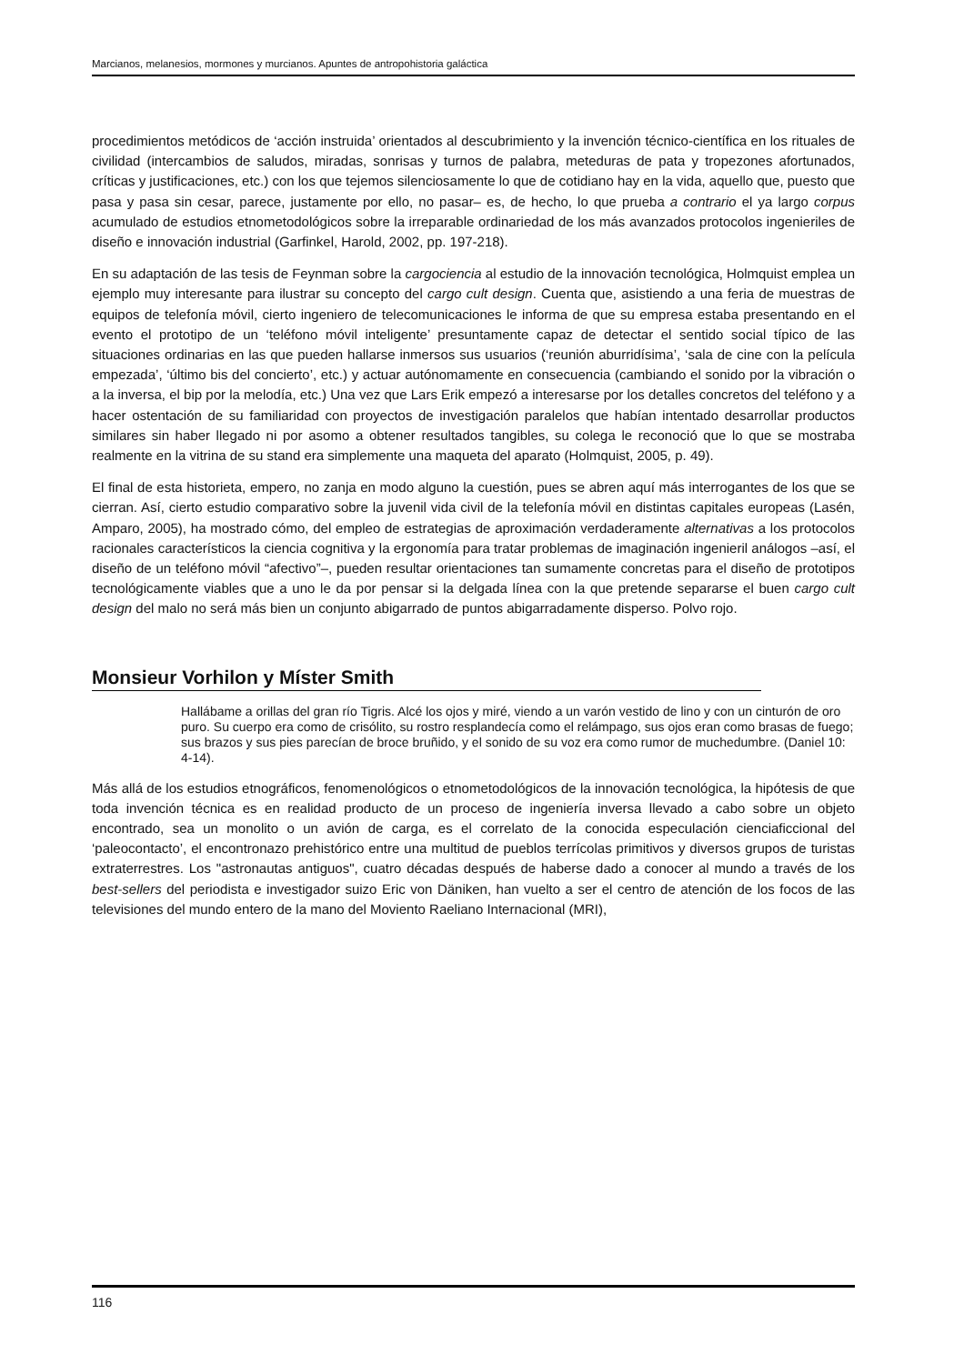Marcianos, melanesios, mormones y murcianos. Apuntes de antropohistoria galáctica
procedimientos metódicos de ‘acción instruida’ orientados al descubrimiento y la invención técnico-científica en los rituales de civilidad (intercambios de saludos, miradas, sonrisas y turnos de palabra, meteduras de pata y tropezones afortunados, críticas y justificaciones, etc.) con los que tejemos silenciosamente lo que de cotidiano hay en la vida, aquello que, puesto que pasa y pasa sin cesar, parece, justamente por ello, no pasar– es, de hecho, lo que prueba a contrario el ya largo corpus acumulado de estudios etnometodológicos sobre la irreparable ordinariedad de los más avanzados protocolos ingenieriles de diseño e innovación industrial (Garfinkel, Harold, 2002, pp. 197-218).
En su adaptación de las tesis de Feynman sobre la cargociencia al estudio de la innovación tecnológica, Holmquist emplea un ejemplo muy interesante para ilustrar su concepto del cargo cult design. Cuenta que, asistiendo a una feria de muestras de equipos de telefonía móvil, cierto ingeniero de telecomunicaciones le informa de que su empresa estaba presentando en el evento el prototipo de un ‘teléfono móvil inteligente’ presuntamente capaz de detectar el sentido social típico de las situaciones ordinarias en las que pueden hallarse inmersos sus usuarios (‘reunión aburridísima’, ‘sala de cine con la película empezada’, ‘último bis del concierto’, etc.) y actuar autónomamente en consecuencia (cambiando el sonido por la vibración o a la inversa, el bip por la melodía, etc.) Una vez que Lars Erik empezó a interesarse por los detalles concretos del teléfono y a hacer ostentación de su familiaridad con proyectos de investigación paralelos que habían intentado desarrollar productos similares sin haber llegado ni por asomo a obtener resultados tangibles, su colega le reconoció que lo que se mostraba realmente en la vitrina de su stand era simplemente una maqueta del aparato (Holmquist, 2005, p. 49).
El final de esta historieta, empero, no zanja en modo alguno la cuestión, pues se abren aquí más interrogantes de los que se cierran. Así, cierto estudio comparativo sobre la juvenil vida civil de la telefonía móvil en distintas capitales europeas (Lasén, Amparo, 2005), ha mostrado cómo, del empleo de estrategias de aproximación verdaderamente alternativas a los protocolos racionales característicos la ciencia cognitiva y la ergonomía para tratar problemas de imaginación ingenieril análogos –así, el diseño de un teléfono móvil “afectivo”–, pueden resultar orientaciones tan sumamente concretas para el diseño de prototipos tecnológicamente viables que a uno le da por pensar si la delgada línea con la que pretende separarse el buen cargo cult design del malo no será más bien un conjunto abigarrado de puntos abigarradamente disperso. Polvo rojo.
Monsieur Vorhilon y Míster Smith
Hallábame a orillas del gran río Tigris. Alcé los ojos y miré, viendo a un varón vestido de lino y con un cinturón de oro puro. Su cuerpo era como de crisólito, su rostro resplandecía como el relámpago, sus ojos eran como brasas de fuego; sus brazos y sus pies parecían de broce bruñido, y el sonido de su voz era como rumor de muchedumbre. (Daniel 10: 4-14).
Más allá de los estudios etnográficos, fenomenológicos o etnometodológicos de la innovación tecnológica, la hipótesis de que toda invención técnica es en realidad producto de un proceso de ingeniería inversa llevado a cabo sobre un objeto encontrado, sea un monolito o un avión de carga, es el correlato de la conocida especulación cienciaficcional del ‘paleocontacto’, el encontronazo prehistórico entre una multitud de pueblos terrícolas primitivos y diversos grupos de turistas extraterrestres. Los "astronautas antiguos", cuatro décadas después de haberse dado a conocer al mundo a través de los best-sellers del periodista e investigador suizo Eric von Däniken, han vuelto a ser el centro de atención de los focos de las televisiones del mundo entero de la mano del Moviento Raeliano Internacional (MRI),
116